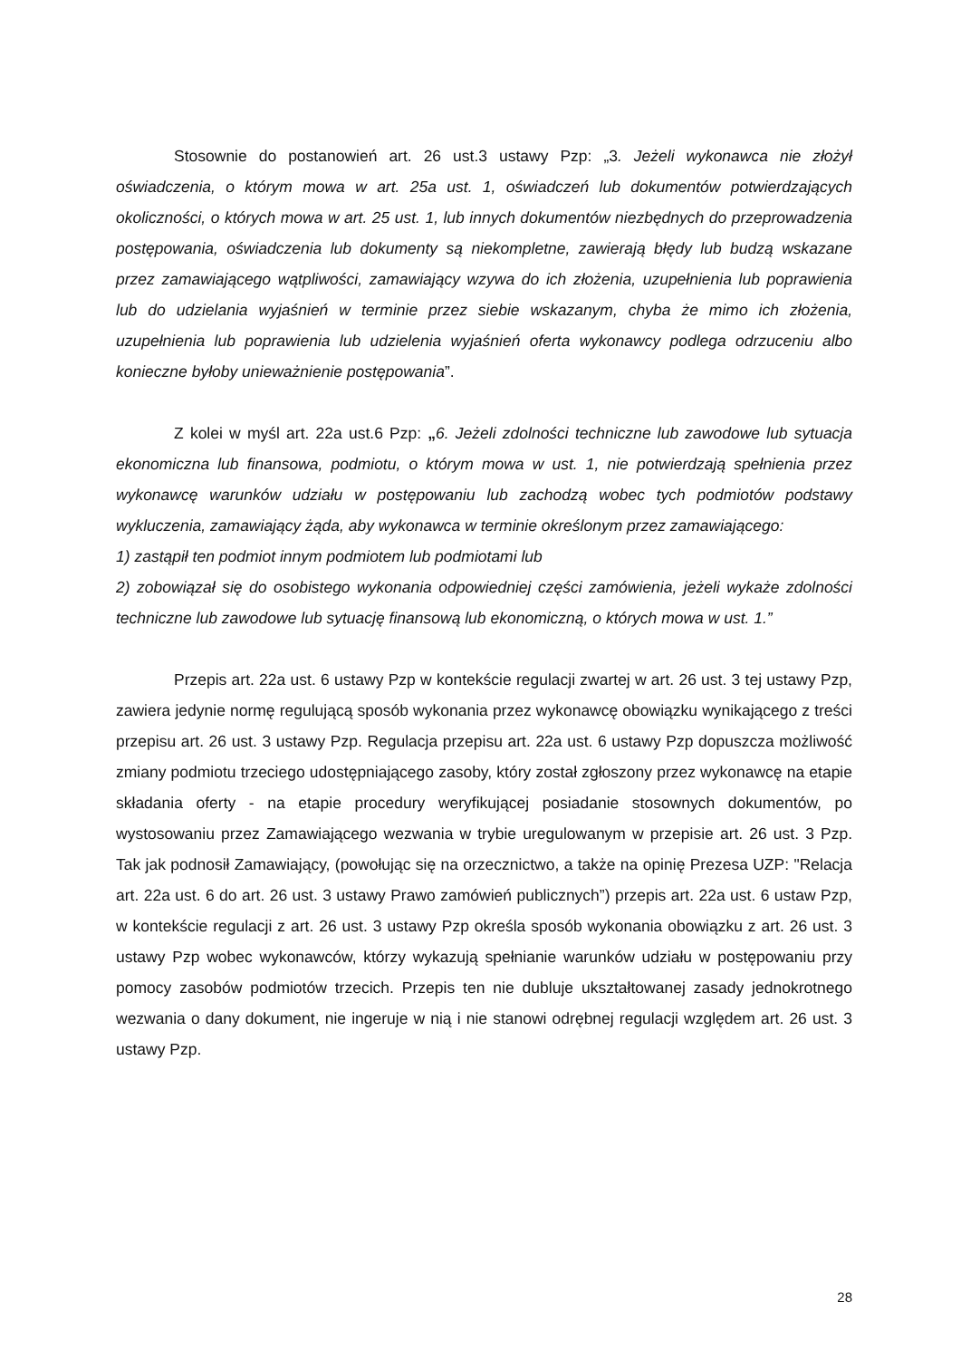Stosownie do postanowień art. 26 ust.3 ustawy Pzp: „3. Jeżeli wykonawca nie złożył oświadczenia, o którym mowa w art. 25a ust. 1, oświadczeń lub dokumentów potwierdzających okoliczności, o których mowa w art. 25 ust. 1, lub innych dokumentów niezbędnych do przeprowadzenia postępowania, oświadczenia lub dokumenty są niekompletne, zawierają błędy lub budzą wskazane przez zamawiającego wątpliwości, zamawiający wzywa do ich złożenia, uzupełnienia lub poprawienia lub do udzielania wyjaśnień w terminie przez siebie wskazanym, chyba że mimo ich złożenia, uzupełnienia lub poprawienia lub udzielenia wyjaśnień oferta wykonawcy podlega odrzuceniu albo konieczne byłoby unieważnienie postępowania”.
Z kolei w myśl art. 22a ust.6 Pzp: „6. Jeżeli zdolności techniczne lub zawodowe lub sytuacja ekonomiczna lub finansowa, podmiotu, o którym mowa w ust. 1, nie potwierdzają spełnienia przez wykonawcę warunków udziału w postępowaniu lub zachodzą wobec tych podmiotów podstawy wykluczenia, zamawiający żąda, aby wykonawca w terminie określonym przez zamawiającego:
1) zastąpił ten podmiot innym podmiotem lub podmiotami lub
2) zobowiązał się do osobistego wykonania odpowiedniej części zamówienia, jeżeli wykaże zdolności techniczne lub zawodowe lub sytuację finansową lub ekonomiczną, o których mowa w ust. 1.”
Przepis art. 22a ust. 6 ustawy Pzp w kontekście regulacji zwartej w art. 26 ust. 3 tej ustawy Pzp, zawiera jedynie normę regulującą sposób wykonania przez wykonawcę obowiązku wynikającego z treści przepisu art. 26 ust. 3 ustawy Pzp. Regulacja przepisu art. 22a ust. 6 ustawy Pzp dopuszcza możliwość zmiany podmiotu trzeciego udostępniającego zasoby, który został zgłoszony przez wykonawcę na etapie składania oferty - na etapie procedury weryfikującej posiadanie stosownych dokumentów, po wystosowaniu przez Zamawiającego wezwania w trybie uregulowanym w przepisie art. 26 ust. 3 Pzp. Tak jak podnosił Zamawiający, (powołując się na orzecznictwo, a także na opinię Prezesa UZP: "Relacja art. 22a ust. 6 do art. 26 ust. 3 ustawy Prawo zamówień publicznych”) przepis art. 22a ust. 6 ustaw Pzp, w kontekście regulacji z art. 26 ust. 3 ustawy Pzp określa sposób wykonania obowiązku z art. 26 ust. 3 ustawy Pzp wobec wykonawców, którzy wykazują spełnianie warunków udziału w postępowaniu przy pomocy zasobów podmiotów trzecich. Przepis ten nie dubluje ukształtowanej zasady jednokrotnego wezwania o dany dokument, nie ingeruje w nią i nie stanowi odrębnej regulacji względem art. 26 ust. 3 ustawy Pzp.
28